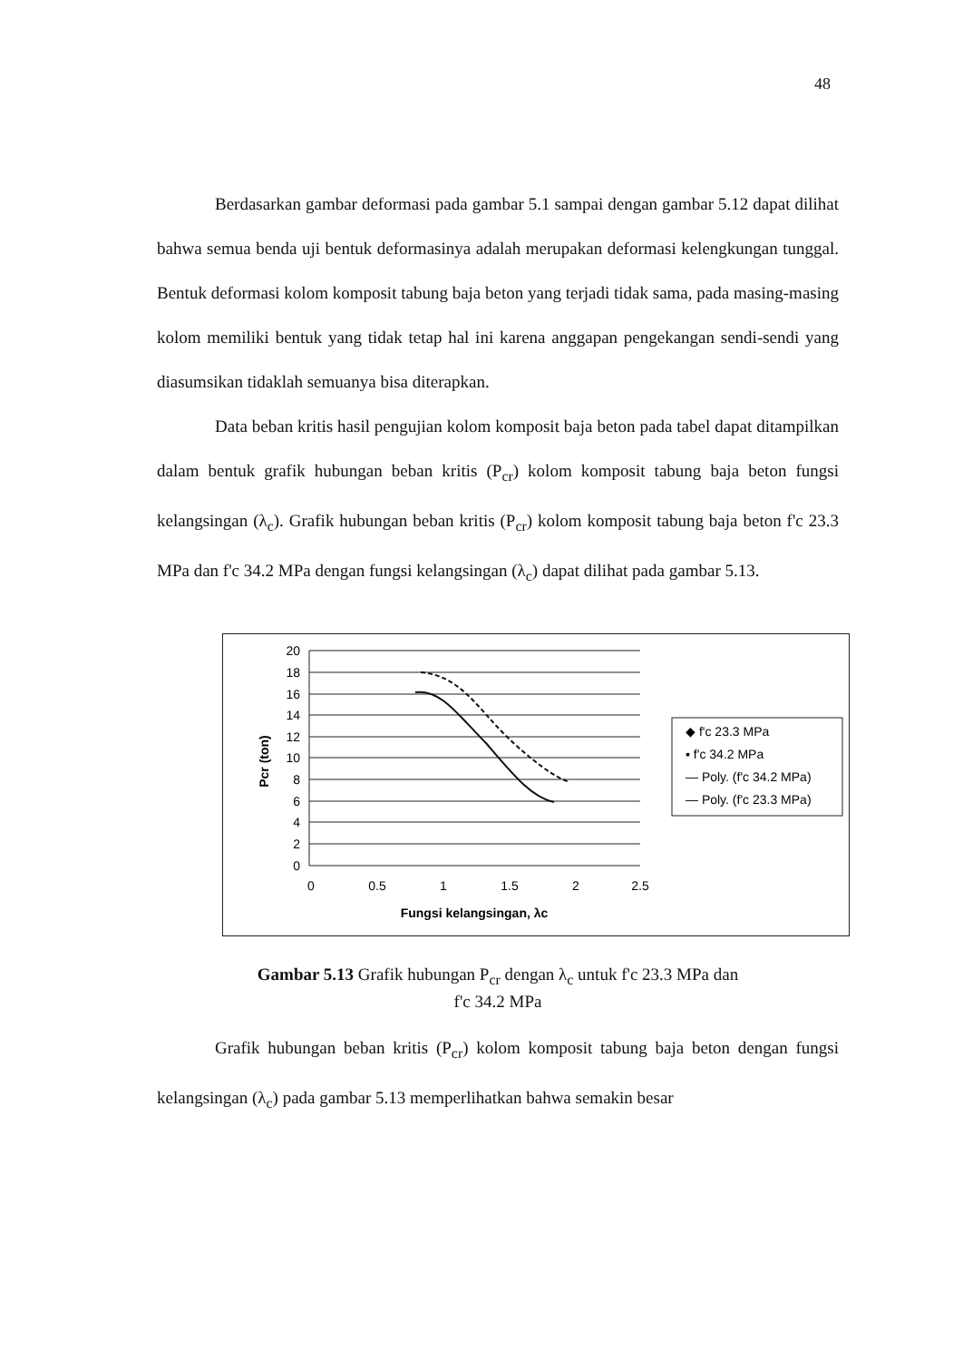48
Berdasarkan gambar deformasi pada gambar 5.1 sampai dengan gambar 5.12 dapat dilihat bahwa semua benda uji bentuk deformasinya adalah merupakan deformasi kelengkungan tunggal. Bentuk deformasi kolom komposit tabung baja beton yang terjadi tidak sama, pada masing-masing kolom memiliki bentuk yang tidak tetap hal ini karena anggapan pengekangan sendi-sendi yang diasumsikan tidaklah semuanya bisa diterapkan.
Data beban kritis hasil pengujian kolom komposit baja beton pada tabel dapat ditampilkan dalam bentuk grafik hubungan beban kritis (P<sub>cr</sub>) kolom komposit tabung baja beton fungsi kelangsingan (λ<sub>c</sub>). Grafik hubungan beban kritis (P<sub>cr</sub>) kolom komposit tabung baja beton f'c 23.3 MPa dan f'c 34.2 MPa dengan fungsi kelangsingan (λ<sub>c</sub>) dapat dilihat pada gambar 5.13.
20
18
16
14
12
10
8
6
4
2
0
0
0.5
1
1.5
2
2.5
Fungsi kelangsingan, λc
Pcr (ton)
◆ f'c 23.3 MPa
▪ f'c 34.2 MPa
— Poly. (f'c 34.2 MPa)
— Poly. (f'c 23.3 MPa)
Gambar 5.13 Grafik hubungan P<sub>cr</sub> dengan λ<sub>c</sub> untuk f'c 23.3 MPa dan
f'c 34.2 MPa
Grafik hubungan beban kritis (P<sub>cr</sub>) kolom komposit tabung baja beton dengan fungsi kelangsingan (λ<sub>c</sub>) pada gambar 5.13 memperlihatkan bahwa semakin besar